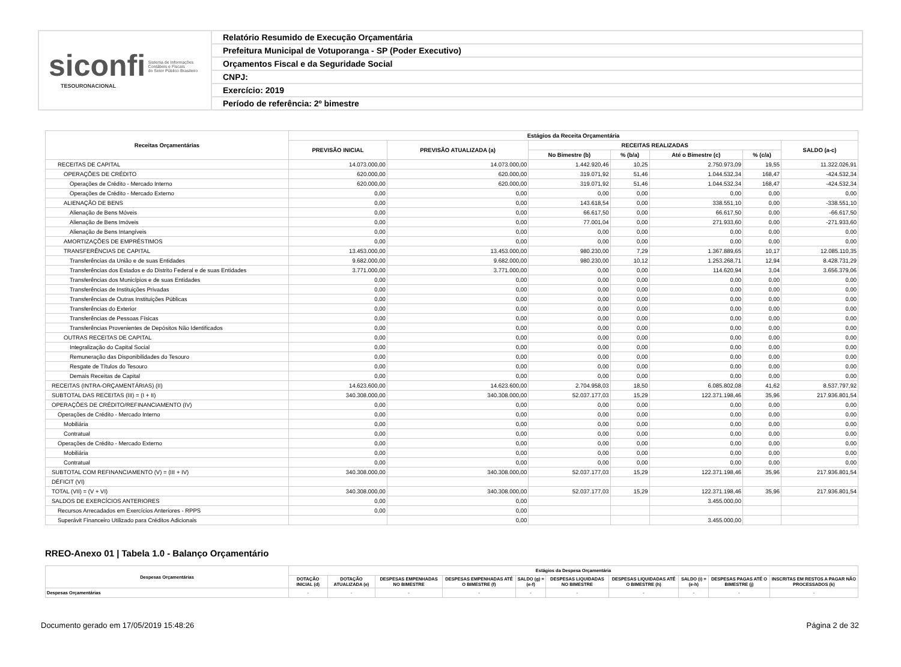siconfi Sistema de Informações
Contábeis e Fiscais
do Setor Público Brasileiro
TESOURONACIONAL
Relatório Resumido de Execução Orçamentária
Prefeitura Municipal de Votuporanga - SP (Poder Executivo)
Orçamentos Fiscal e da Seguridade Social
CNPJ:
Exercício: 2019
Período de referência: 2º bimestre
| Receitas Orçamentárias | Estágios da Receita Orçamentária | | | | | | |
| --- | --- | --- | --- | --- | --- | --- | --- |
| | PREVISÃO INICIAL | PREVISÃO ATUALIZADA (a) | RECEITAS REALIZADAS | | | | SALDO (a-c) |
| | | | No Bimestre (b) | % (b/a) | Até o Bimestre (c) | % (c/a) | |
| RECEITAS DE CAPITAL | 14.073.000,00 | 14.073.000,00 | 1.442.920,46 | 10,25 | 2.750.973,09 | 19,55 | 11.322.026,91 |
| OPERAÇÕES DE CRÉDITO | 620.000,00 | 620.000,00 | 319.071,92 | 51,46 | 1.044.532,34 | 168,47 | -424.532,34 |
| Operações de Crédito - Mercado Interno | 620.000,00 | 620.000,00 | 319.071,92 | 51,46 | 1.044.532,34 | 168,47 | -424.532,34 |
| Operações de Crédito - Mercado Externo | 0,00 | 0,00 | 0,00 | 0,00 | 0,00 | 0,00 | 0,00 |
| ALIENAÇÃO DE BENS | 0,00 | 0,00 | 143.618,54 | 0,00 | 338.551,10 | 0,00 | -338.551,10 |
| Alienação de Bens Móveis | 0,00 | 0,00 | 66.617,50 | 0,00 | 66.617,50 | 0,00 | -66.617,50 |
| Alienação de Bens Imóveis | 0,00 | 0,00 | 77.001,04 | 0,00 | 271.933,60 | 0,00 | -271.933,60 |
| Alienação de Bens Intangíveis | 0,00 | 0,00 | 0,00 | 0,00 | 0,00 | 0,00 | 0,00 |
| AMORTIZAÇÕES DE EMPRÉSTIMOS | 0,00 | 0,00 | 0,00 | 0,00 | 0,00 | 0,00 | 0,00 |
| TRANSFERÊNCIAS DE CAPITAL | 13.453.000,00 | 13.453.000,00 | 980.230,00 | 7,29 | 1.367.889,65 | 10,17 | 12.085.110,35 |
| Transferências da União e de suas Entidades | 9.682.000,00 | 9.682.000,00 | 980.230,00 | 10,12 | 1.253.268,71 | 12,94 | 8.428.731,29 |
| Transferências dos Estados e do Distrito Federal e de suas Entidades | 3.771.000,00 | 3.771.000,00 | 0,00 | 0,00 | 114.620,94 | 3,04 | 3.656.379,06 |
| Transferências dos Municípios e de suas Entidades | 0,00 | 0,00 | 0,00 | 0,00 | 0,00 | 0,00 | 0,00 |
| Transferências de Instituições Privadas | 0,00 | 0,00 | 0,00 | 0,00 | 0,00 | 0,00 | 0,00 |
| Transferências de Outras Instituições Públicas | 0,00 | 0,00 | 0,00 | 0,00 | 0,00 | 0,00 | 0,00 |
| Transferências do Exterior | 0,00 | 0,00 | 0,00 | 0,00 | 0,00 | 0,00 | 0,00 |
| Transferências de Pessoas Físicas | 0,00 | 0,00 | 0,00 | 0,00 | 0,00 | 0,00 | 0,00 |
| Transferências Provenientes de Depósitos Não Identificados | 0,00 | 0,00 | 0,00 | 0,00 | 0,00 | 0,00 | 0,00 |
| OUTRAS RECEITAS DE CAPITAL | 0,00 | 0,00 | 0,00 | 0,00 | 0,00 | 0,00 | 0,00 |
| Integralização do Capital Social | 0,00 | 0,00 | 0,00 | 0,00 | 0,00 | 0,00 | 0,00 |
| Remuneração das Disponibilidades do Tesouro | 0,00 | 0,00 | 0,00 | 0,00 | 0,00 | 0,00 | 0,00 |
| Resgate de Títulos do Tesouro | 0,00 | 0,00 | 0,00 | 0,00 | 0,00 | 0,00 | 0,00 |
| Demais Receitas de Capital | 0,00 | 0,00 | 0,00 | 0,00 | 0,00 | 0,00 | 0,00 |
| RECEITAS (INTRA-ORÇAMENTÁRIAS) (II) | 14.623.600,00 | 14.623.600,00 | 2.704.958,03 | 18,50 | 6.085.802,08 | 41,62 | 8.537.797,92 |
| SUBTOTAL DAS RECEITAS (III) = (I + II) | 340.308.000,00 | 340.308.000,00 | 52.037.177,03 | 15,29 | 122.371.198,46 | 35,96 | 217.936.801,54 |
| OPERAÇÕES DE CRÉDITO/REFINANCIAMENTO (IV) | 0,00 | 0,00 | 0,00 | 0,00 | 0,00 | 0,00 | 0,00 |
| Operações de Crédito - Mercado Interno | 0,00 | 0,00 | 0,00 | 0,00 | 0,00 | 0,00 | 0,00 |
| Mobiliária | 0,00 | 0,00 | 0,00 | 0,00 | 0,00 | 0,00 | 0,00 |
| Contratual | 0,00 | 0,00 | 0,00 | 0,00 | 0,00 | 0,00 | 0,00 |
| Operações de Crédito - Mercado Externo | 0,00 | 0,00 | 0,00 | 0,00 | 0,00 | 0,00 | 0,00 |
| Mobiliária | 0,00 | 0,00 | 0,00 | 0,00 | 0,00 | 0,00 | 0,00 |
| Contratual | 0,00 | 0,00 | 0,00 | 0,00 | 0,00 | 0,00 | 0,00 |
| SUBTOTAL COM REFINANCIAMENTO (V) = (III + IV) | 340.308.000,00 | 340.308.000,00 | 52.037.177,03 | 15,29 | 122.371.198,46 | 35,96 | 217.936.801,54 |
| DÉFICIT (VI) | | | | | | | |
| TOTAL (VII) = (V + VI) | 340.308.000,00 | 340.308.000,00 | 52.037.177,03 | 15,29 | 122.371.198,46 | 35,96 | 217.936.801,54 |
| SALDOS DE EXERCÍCIOS ANTERIORES | 0,00 | 0,00 | | | 3.455.000,00 | | |
| Recursos Arrecadados em Exercícios Anteriores - RPPS | 0,00 | 0,00 | | | | | |
| Superávit Financeiro Utilizado para Créditos Adicionais | | 0,00 | | | 3.455.000,00 | | |
RREO-Anexo 01 | Tabela 1.0 - Balanço Orçamentário
| Despesas Orçamentárias | Estágios da Despesa Orçamentária | | | | | | | | | |
| --- | --- | --- | --- | --- | --- | --- | --- | --- | --- | --- |
| | DOTAÇÃO INICIAL (d) | DOTAÇÃO ATUALIZADA (e) | DESPESAS EMPENHADAS NO BIMESTRE | DESPESAS EMPENHADAS ATÉ O BIMESTRE (f) | SALDO (g) = (e-f) | DESPESAS LIQUIDADAS NO BIMESTRE | DESPESAS LIQUIDADAS ATÉ O BIMESTRE (h) | SALDO (i) = (e-h) | DESPESAS PAGAS ATÉ O BIMESTRE (j) | INSCRITAS EM RESTOS A PAGAR NÃO PROCESSADOS (k) |
| Despesas Orçamentárias | - | - | - | - | - | - | - | - | - | - |
Documento gerado em 17/05/2019 15:48:26 Página 2 de 32